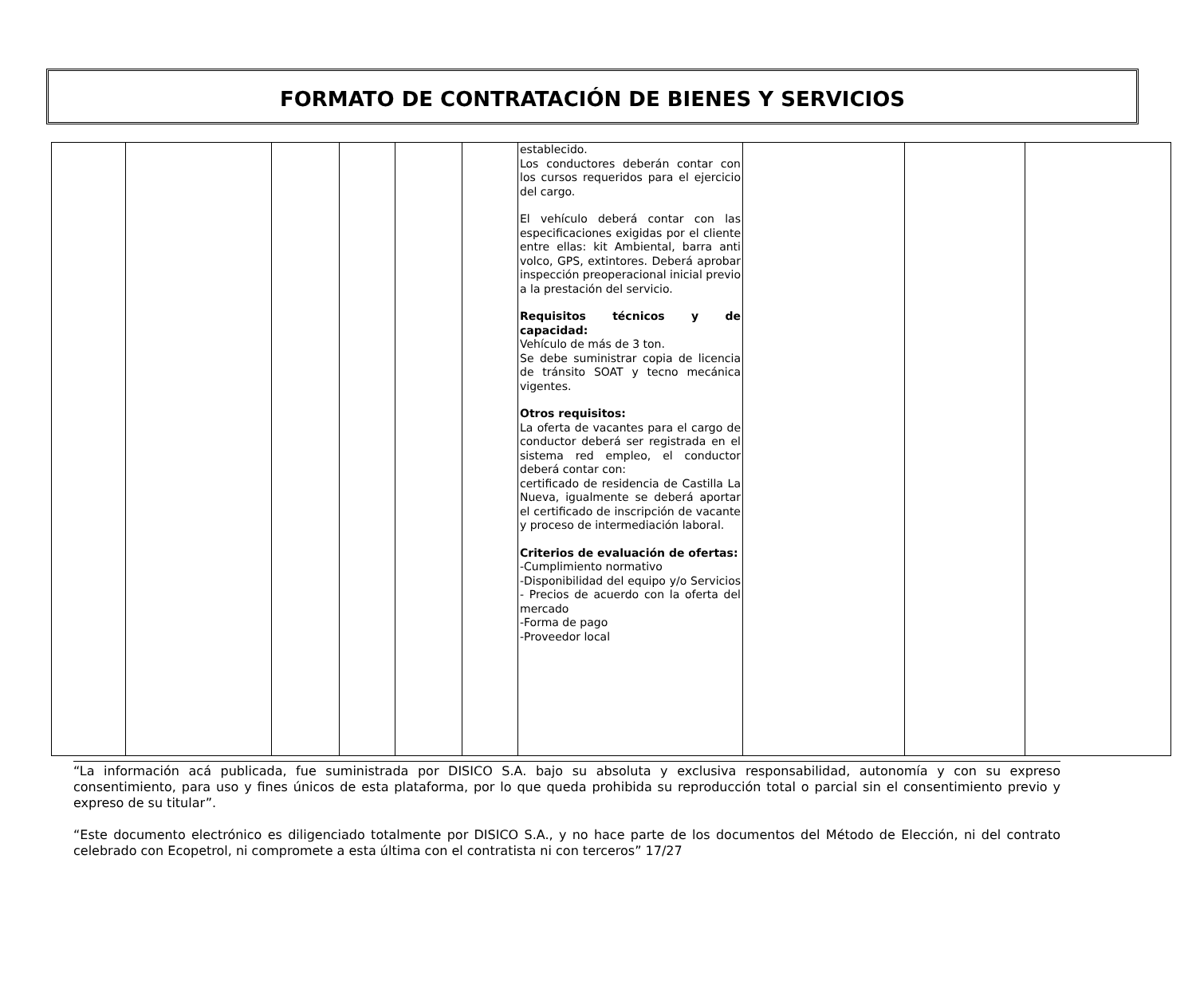FORMATO DE CONTRATACIÓN DE BIENES Y SERVICIOS
| | | | | | | establecido. Los conductores deberán contar con los cursos requeridos para el ejercicio del cargo. El vehículo deberá contar con las especificaciones exigidas por el cliente entre ellas: kit Ambiental, barra anti volco, GPS, extintores. Deberá aprobar inspección preoperacional inicial previo a la prestación del servicio. Requisitos técnicos y de capacidad: Vehículo de más de 3 ton. Se debe suministrar copia de licencia de tránsito SOAT y tecno mecánica vigentes. Otros requisitos: La oferta de vacantes para el cargo de conductor deberá ser registrada en el sistema red empleo, el conductor deberá contar con: certificado de residencia de Castilla La Nueva, igualmente se deberá aportar el certificado de inscripción de vacante y proceso de intermediación laboral. Criterios de evaluación de ofertas: -Cumplimiento normativo -Disponibilidad del equipo y/o Servicios - Precios de acuerdo con la oferta del mercado -Forma de pago -Proveedor local | | | |
“La información acá publicada, fue suministrada por DISICO S.A. bajo su absoluta y exclusiva responsabilidad, autonomía y con su expreso consentimiento, para uso y fines únicos de esta plataforma, por lo que queda prohibida su reproducción total o parcial sin el consentimiento previo y expreso de su titular”.
“Este documento electrónico es diligenciado totalmente por DISICO S.A., y no hace parte de los documentos del Método de Elección, ni del contrato celebrado con Ecopetrol, ni compromete a esta última con el contratista ni con terceros” 17/27